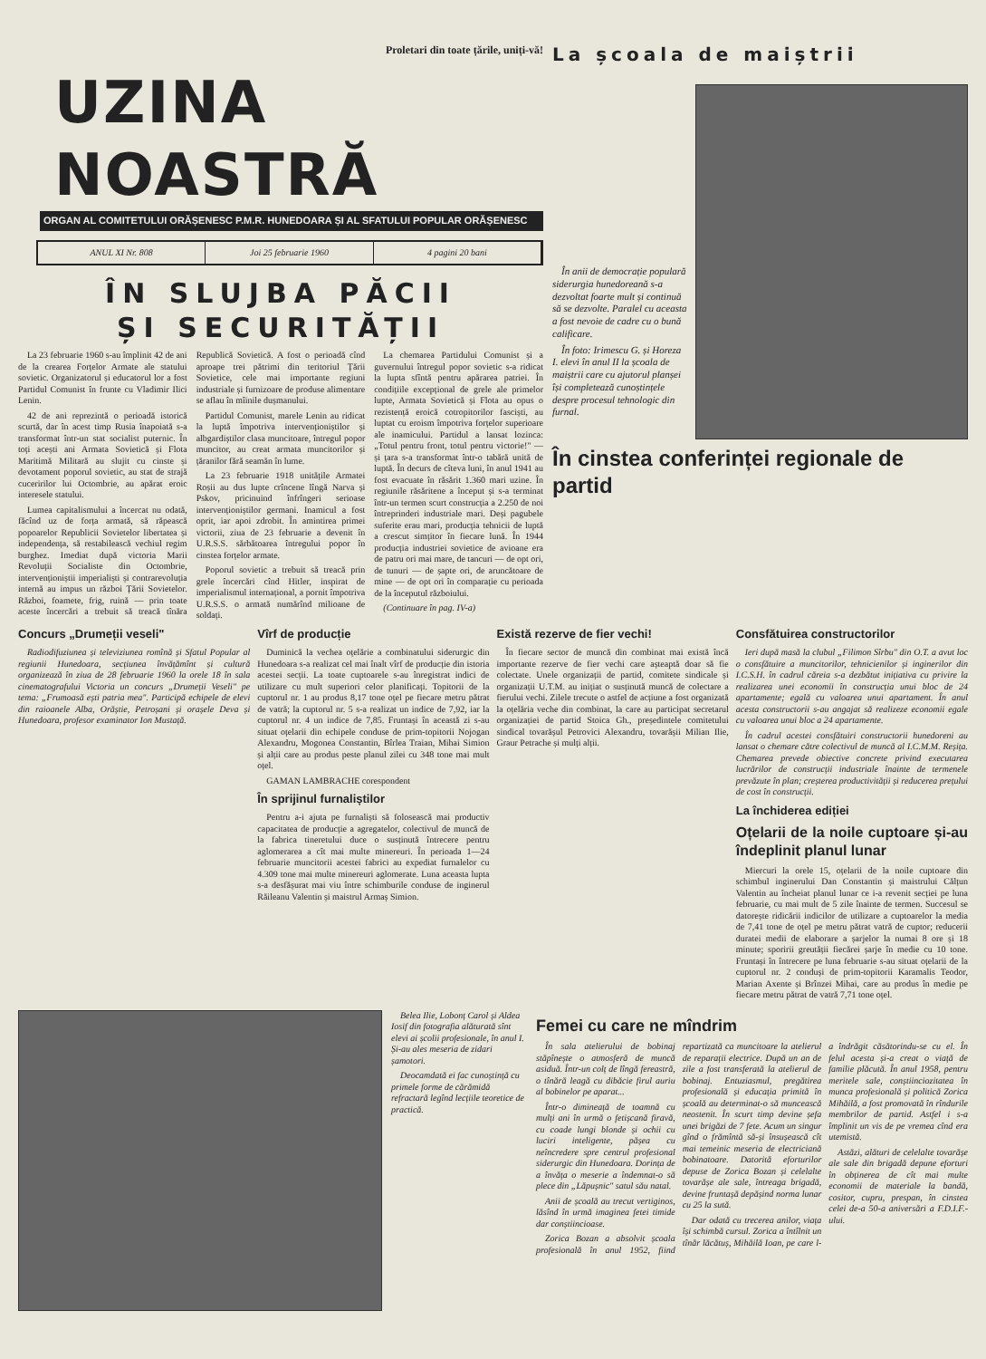Proletari din toate țările, uniți-vă!
UZINA NOASTRĂ
ORGAN AL COMITETULUI ORĂȘENESC P.M.R. HUNEDOARA ȘI AL SFATULUI POPULAR ORĂȘENESC
ANUL XI Nr. 808 Joi 25 februarie 1960 4 pagini 20 bani
ÎN SLUJBA PĂCII
ȘI SECURITĂȚII
La 23 februarie 1960 s-au împlinit 42 de ani de la crearea Forțelor Armate ale statului sovietic. Organizatorul și educatorul lor a fost Partidul Comunist în frunte cu Vladimir Ilici Lenin.
42 de ani reprezintă o perioadă istorică scurtă, dar în acest timp Rusia înapoiată s-a transformat într-un stat socialist puternic. În toți acești ani Armata Sovietică și Flota Maritimă Militară au slujit cu cinste și devotament poporul sovietic, au stat de strajă cuceririlor lui Octombrie, au apărat eroic interesele statului.
Lumea capitalismului a încercat nu odată, făcînd uz de forța armată, să răpească popoarelor Republicii Sovietelor libertatea și independența, să restabilească vechiul regim burghez. Imediat după victoria Marii Revoluții Socialiste din Octombrie, intervenționiștii imperialiști și contrarevoluția internă au impus un război Țării Sovietelor. Război, foamete, frig, ruină — prin toate aceste încercări a trebuit să treacă tînăra Republică Sovietică. A fost o perioadă cînd aproape trei pătrimi din teritoriul Țării Sovietice, cele mai importante regiuni industriale și furnizoare de produse alimentare se aflau în mîinile dușmanului.
Partidul Comunist, marele Lenin au ridicat la luptă împotriva intervenționiștilor și albgardiștilor clasa muncitoare, întregul popor muncitor, au creat armata muncitorilor și țăranilor fără seamăn în lume.
La 23 februarie 1918 unitățile Armatei Roșii au dus lupte crîncene lîngă Narva și Pskov, pricinuind înfrîngeri serioase intervenționiștilor germani. Inamicul a fost oprit, iar apoi zdrobit. În amintirea primei victorii, ziua de 23 februarie a devenit în U.R.S.S. sărbătoarea întregului popor în cinstea forțelor armate.
Poporul sovietic a trebuit să treacă prin grele încercări cînd Hitler, inspirat de imperialismul internațional, a pornit împotriva U.R.S.S. o armată numărînd milioane de soldați.
La chemarea Partidului Comunist și a guvernului întregul popor sovietic s-a ridicat la lupta sfîntă pentru apărarea patriei. În condițiile excepțional de grele ale primelor lupte, Armata Sovietică și Flota au opus o rezistență eroică cotropitorilor fasciști, au luptat cu eroism împotriva forțelor superioare ale inamicului. Partidul a lansat lozinca: „Totul pentru front, totul pentru victorie!" — și țara s-a transformat într-o tabără unită de luptă. În decurs de cîteva luni, în anul 1941 au fost evacuate în răsărit 1.360 mari uzine. În regiunile răsăritene a început și s-a terminat într-un termen scurt construcția a 2.250 de noi întreprinderi industriale mari. Deși pagubele suferite erau mari, producția tehnicii de luptă a crescut simțitor în fiecare lună. În 1944 producția industriei sovietice de avioane era de patru ori mai mare, de tancuri — de opt ori, de tunuri — de șapte ori, de aruncătoare de mine — de opt ori în comparație cu perioada de la începutul războiului.
(Continuare în pag. IV-a)
La școala de maiștrii
În anii de democrație populară siderurgia hunedoreană s-a dezvoltat foarte mult și continuă să se dezvolte. Paralel cu aceasta a fost nevoie de cadre cu o bună calificare.
În foto: Irimescu G. și Horeza I. elevi în anul II la școala de maiștrii care cu ajutorul planșei își completează cunoștințele despre procesul tehnologic din furnal.
În cinstea conferinței regionale de partid
Concurs „Drumeții veseli"
Radiodifuziunea și televiziunea romînă și Sfatul Popular al regiunii Hunedoara, secțiunea învățămînt și cultură organizează în ziua de 28 februarie 1960 la orele 18 în sala cinematografului Victoria un concurs „Drumeții Veseli" pe tema: „Frumoasă ești patria mea". Participă echipele de elevi din raioanele Alba, Orăștie, Petroșani și orașele Deva și Hunedoara, profesor examinator Ion Mustață.
Vîrf de producție
Duminică la vechea oțelărie a combinatului siderurgic din Hunedoara s-a realizat cel mai înalt vîrf de producție din istoria acestei secții. La toate cuptoarele s-au înregistrat indici de utilizare cu mult superiori celor planificați. Topitorii de la cuptorul nr. 1 au produs 8,17 tone oțel pe fiecare metru pătrat de vatră; la cuptorul nr. 5 s-a realizat un indice de 7,92, iar la cuptorul nr. 4 un indice de 7,85. Fruntași în această zi s-au situat oțelarii din echipele conduse de prim-topitorii Nojogan Alexandru, Mogonea Constantin, Bîrlea Traian, Mihai Simion și alții care au produs peste planul zilei cu 348 tone mai mult oțel.
GAMAN LAMBRACHE corespondent
În sprijinul furnaliștilor
Pentru a-i ajuta pe furnaliști să folosească mai productiv capacitatea de producție a agregatelor, colectivul de muncă de la fabrica tineretului duce o susținută întrecere pentru aglomerarea a cît mai multe minereuri. În perioada 1—24 februarie muncitorii acestei fabrici au expediat furnalelor cu 4.309 tone mai multe minereuri aglomerate. Luna aceasta lupta s-a desfășurat mai viu între schimburile conduse de inginerul Răileanu Valentin și maistrul Armaș Simion.
Există rezerve de fier vechi!
În fiecare sector de muncă din combinat mai există încă importante rezerve de fier vechi care așteaptă doar să fie colectate. Unele organizații de partid, comitete sindicale și organizații U.T.M. au inițiat o susținută muncă de colectare a fierului vechi. Zilele trecute o astfel de acțiune a fost organizată la oțelăria veche din combinat, la care au participat secretarul organizației de partid Stoica Gh., președintele comitetului sindical tovarășul Petrovici Alexandru, tovarășii Milian Ilie, Graur Petrache și mulți alții.
Consfătuirea constructorilor
Ieri după masă la clubul „Filimon Sîrbu" din O.T. a avut loc o consfătuire a muncitorilor, tehnicienilor și inginerilor din I.C.S.H. în cadrul căreia s-a dezbătut inițiativa cu privire la realizarea unei economii în construcția unui bloc de 24 apartamente; egală cu valoarea unui apartament. În anul acesta constructorii s-au angajat să realizeze economii egale cu valoarea unui bloc a 24 apartamente.
În cadrul acestei consfătuiri constructorii hunedoreni au lansat o chemare către colectivul de muncă al I.C.M.M. Reșița. Chemarea prevede obiective concrete privind executarea lucrărilor de construcții industriale înainte de termenele prevăzute în plan; creșterea productivității și reducerea prețului de cost în construcții.
La închiderea ediției
Oțelarii de la noile cuptoare și-au îndeplinit planul lunar
Miercuri la orele 15, oțelarii de la noile cuptoare din schimbul inginerului Dan Constantin și maistrului Călțun Valentin au încheiat planul lunar ce i-a revenit secției pe luna februarie, cu mai mult de 5 zile înainte de termen. Succesul se datorește ridicării indicilor de utilizare a cuptoarelor la media de 7,41 tone de oțel pe metru pătrat vatră de cuptor; reducerii duratei medii de elaborare a șarjelor la numai 8 ore și 18 minute; sporirii greutății fiecărei șarje în medie cu 10 tone. Fruntași în întrecere pe luna februarie s-au situat oțelarii de la cuptorul nr. 2 conduși de prim-topitorii Karamalis Teodor, Marian Axente și Brînzei Mihai, care au produs în medie pe fiecare metru pătrat de vatră 7,71 tone oțel.
Belea Ilie, Lobonț Carol și Aldea Iosif din fotografia alăturată sînt elevi ai școlii profesionale, în anul I. Și-au ales meseria de zidari șamotori.
Deocamdată ei fac cunoștință cu primele forme de cărămidă refractară legînd lecțiile teoretice de practică.
Femei cu care ne mîndrim
În sala atelierului de bobinaj stăpînește o atmosferă de muncă asiduă. Într-un colț de lîngă fereastră, o tînără leagă cu dibăcie firul auriu al bobinelor pe aparat...
Într-o dimineață de toamnă cu mulți ani în urmă o fetișcană firavă, cu coade lungi blonde și ochii cu luciri inteligente, pășea cu neîncredere spre centrul profesional siderurgic din Hunedoara. Dorința de a învăța o meserie a îndemnat-o să plece din „Lăpușnic" satul său natal.
Anii de școală au trecut vertiginos, lăsînd în urmă imaginea fetei timide dar conștiincioase.
Zorica Bozan a absolvit școala profesională în anul 1952, fiind repartizată ca muncitoare la atelierul de reparații electrice. După un an de zile a fost transferată la atelierul de bobinaj. Entuziasmul, pregătirea profesională și educația primită în școală au determinat-o să muncească neostenit. În scurt timp devine șefa unei brigăzi de 7 fete. Acum un singur gînd o frămîntă să-și însușească cît mai temeinic meseria de electriciană bobinatoare. Datorită eforturilor depuse de Zorica Bozan și celelalte tovarășe ale sale, întreaga brigadă, devine fruntașă depășind norma lunar cu 25 la sută.
Dar odată cu trecerea anilor, viața își schimbă cursul. Zorica a întîlnit un tînăr lăcătuș, Mihăilă Ioan, pe care l-a îndrăgit căsătorindu-se cu el. În felul acesta și-a creat o viață de familie plăcută. În anul 1958, pentru meritele sale, conștiinciozitatea în munca profesională și politică Zorica Mihăilă, a fost promovată în rîndurile membrilor de partid. Astfel i s-a împlinit un vis de pe vremea cînd era utemistă.
Astăzi, alături de celelalte tovarășe ale sale din brigadă depune eforturi în obținerea de cît mai multe economii de materiale la bandă, cositor, cupru, prespan, în cinstea celei de-a 50-a aniversări a F.D.I.F.-ului.